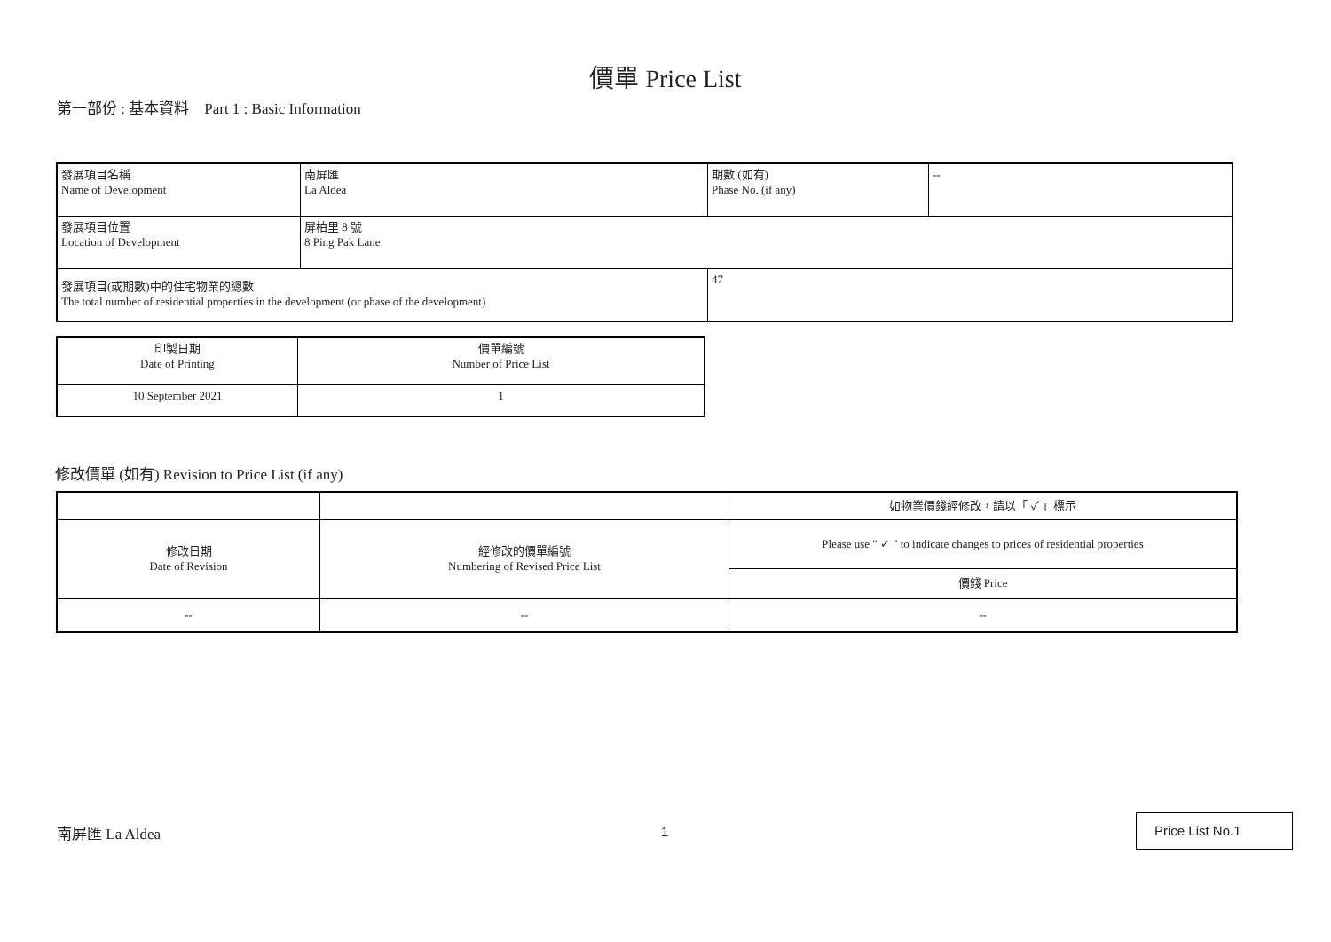價單 Price List
第一部份 : 基本資料 Part 1 : Basic Information
| 發展項目名稱 Name of Development | 南屏匯 La Aldea | 期數 (如有) Phase No. (if any) | -- |
| 發展項目位置 Location of Development | 屏柏里 8 號 8 Ping Pak Lane | | |
| 發展項目(或期數)中的住宅物業的總數 The total number of residential properties in the development (or phase of the development) | | 47 | |
| 印製日期 Date of Printing | 價單編號 Number of Price List |
| 10 September 2021 | 1 |
修改價單 (如有) Revision to Price List (if any)
| | | 如物業價錢經修改，請以「 ✓ 」標示 |
| 修改日期 Date of Revision | 經修改的價單編號 Numbering of Revised Price List | Please use " ✓ " to indicate changes to prices of residential properties |
| | | 價錢 Price |
| -- | -- | -- |
南屏匯 La Aldea 1
Price List No.1